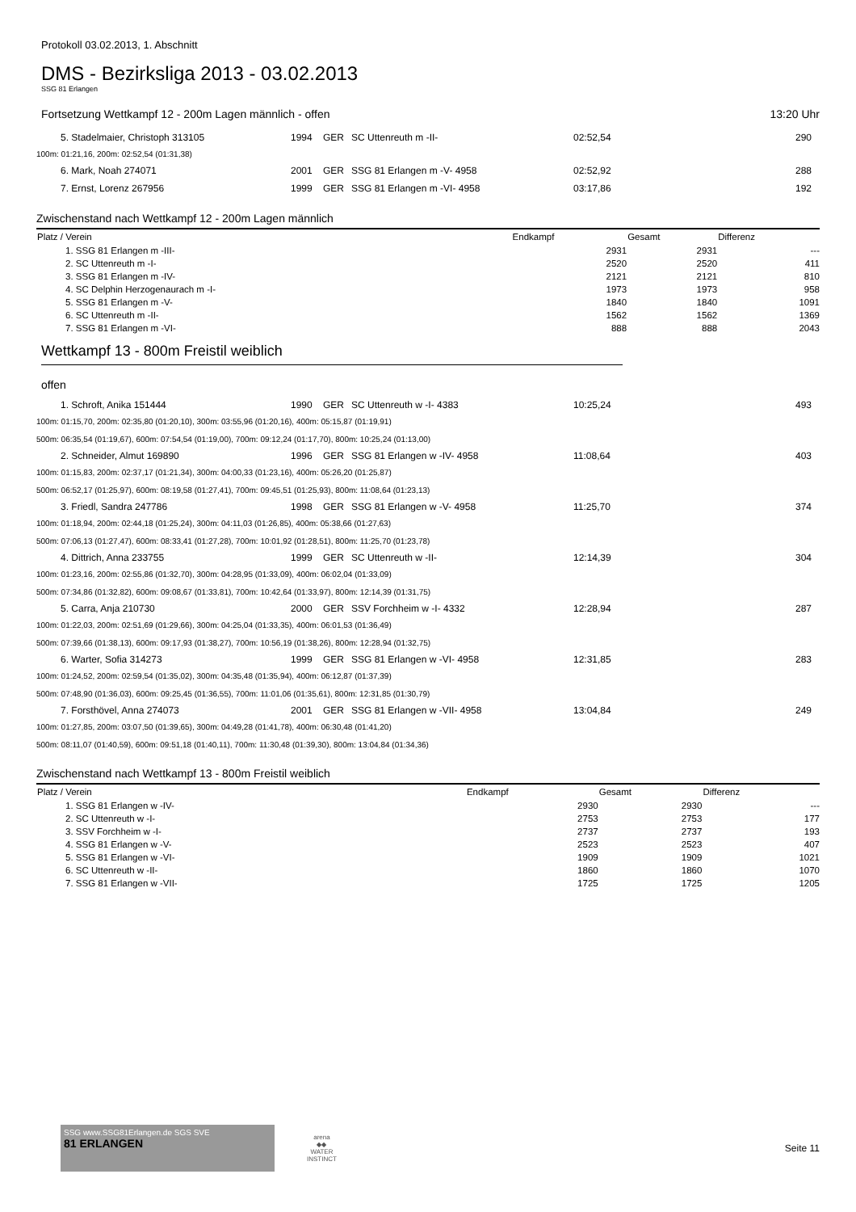Protokoll 03.02.2013, 1. Abschnitt
DMS - Bezirksliga 2013 - 03.02.2013
SSG 81 Erlangen
Fortsetzung Wettkampf 12 - 200m Lagen männlich - offen 13:20 Uhr
| 5. Stadelmaier, Christoph 313105 | 1994 | GER | SC Uttenreuth m -II- | 02:52,54 | 290 |
| 100m: 01:21,16, 200m: 02:52,54 (01:31,38) | | | | | |
| 6. Mark, Noah 274071 | 2001 | GER | SSG 81 Erlangen m -V- 4958 | 02:52,92 | 288 |
| 7. Ernst, Lorenz 267956 | 1999 | GER | SSG 81 Erlangen m -VI- 4958 | 03:17,86 | 192 |
Zwischenstand nach Wettkampf 12 - 200m Lagen männlich
| Platz / Verein | Endkampf | Gesamt | Differenz |
| --- | --- | --- | --- |
| 1. SSG 81 Erlangen m -III- | 2931 | 2931 | --- |
| 2. SC Uttenreuth m -I- | 2520 | 2520 | 411 |
| 3. SSG 81 Erlangen m -IV- | 2121 | 2121 | 810 |
| 4. SC Delphin Herzogenaurach m -I- | 1973 | 1973 | 958 |
| 5. SSG 81 Erlangen m -V- | 1840 | 1840 | 1091 |
| 6. SC Uttenreuth m -II- | 1562 | 1562 | 1369 |
| 7. SSG 81 Erlangen m -VI- | 888 | 888 | 2043 |
Wettkampf 13 - 800m Freistil weiblich
offen
| 1. Schroft, Anika 151444 | 1990 | GER | SC Uttenreuth w -I- 4383 | 10:25,24 | 493 |
| 100m: 01:15,70, 200m: 02:35,80 (01:20,10), 300m: 03:55,96 (01:20,16), 400m: 05:15,87 (01:19,91) 500m: 06:35,54 (01:19,67), 600m: 07:54,54 (01:19,00), 700m: 09:12,24 (01:17,70), 800m: 10:25,24 (01:13,00) | | | | | |
| 2. Schneider, Almut 169890 | 1996 | GER | SSG 81 Erlangen w -IV- 4958 | 11:08,64 | 403 |
| 100m: 01:15,83, 200m: 02:37,17 (01:21,34), 300m: 04:00,33 (01:23,16), 400m: 05:26,20 (01:25,87) 500m: 06:52,17 (01:25,97), 600m: 08:19,58 (01:27,41), 700m: 09:45,51 (01:25,93), 800m: 11:08,64 (01:23,13) | | | | | |
| 3. Friedl, Sandra 247786 | 1998 | GER | SSG 81 Erlangen w -V- 4958 | 11:25,70 | 374 |
| 100m: 01:18,94, 200m: 02:44,18 (01:25,24), 300m: 04:11,03 (01:26,85), 400m: 05:38,66 (01:27,63) 500m: 07:06,13 (01:27,47), 600m: 08:33,41 (01:27,28), 700m: 10:01,92 (01:28,51), 800m: 11:25,70 (01:23,78) | | | | | |
| 4. Dittrich, Anna 233755 | 1999 | GER | SC Uttenreuth w -II- | 12:14,39 | 304 |
| 100m: 01:23,16, 200m: 02:55,86 (01:32,70), 300m: 04:28,95 (01:33,09), 400m: 06:02,04 (01:33,09) 500m: 07:34,86 (01:32,82), 600m: 09:08,67 (01:33,81), 700m: 10:42,64 (01:33,97), 800m: 12:14,39 (01:31,75) | | | | | |
| 5. Carra, Anja 210730 | 2000 | GER | SSV Forchheim w -I- 4332 | 12:28,94 | 287 |
| 100m: 01:22,03, 200m: 02:51,69 (01:29,66), 300m: 04:25,04 (01:33,35), 400m: 06:01,53 (01:36,49) 500m: 07:39,66 (01:38,13), 600m: 09:17,93 (01:38,27), 700m: 10:56,19 (01:38,26), 800m: 12:28,94 (01:32,75) | | | | | |
| 6. Warter, Sofia 314273 | 1999 | GER | SSG 81 Erlangen w -VI- 4958 | 12:31,85 | 283 |
| 100m: 01:24,52, 200m: 02:59,54 (01:35,02), 300m: 04:35,48 (01:35,94), 400m: 06:12,87 (01:37,39) 500m: 07:48,90 (01:36,03), 600m: 09:25,45 (01:36,55), 700m: 11:01,06 (01:35,61), 800m: 12:31,85 (01:30,79) | | | | | |
| 7. Forsthövel, Anna 274073 | 2001 | GER | SSG 81 Erlangen w -VII- 4958 | 13:04,84 | 249 |
| 100m: 01:27,85, 200m: 03:07,50 (01:39,65), 300m: 04:49,28 (01:41,78), 400m: 06:30,48 (01:41,20) 500m: 08:11,07 (01:40,59), 600m: 09:51,18 (01:40,11), 700m: 11:30,48 (01:39,30), 800m: 13:04,84 (01:34,36) | | | | | |
Zwischenstand nach Wettkampf 13 - 800m Freistil weiblich
| Platz / Verein | Endkampf | Gesamt | Differenz |
| --- | --- | --- | --- |
| 1. SSG 81 Erlangen w -IV- | 2930 | 2930 | --- |
| 2. SC Uttenreuth w -I- | 2753 | 2753 | 177 |
| 3. SSV Forchheim w -I- | 2737 | 2737 | 193 |
| 4. SSG 81 Erlangen w -V- | 2523 | 2523 | 407 |
| 5. SSG 81 Erlangen w -VI- | 1909 | 1909 | 1021 |
| 6. SC Uttenreuth w -II- | 1860 | 1860 | 1070 |
| 7. SSG 81 Erlangen w -VII- | 1725 | 1725 | 1205 |
SSG www.SSG81Erlangen.de SGS SVE
81 ERLANGEN
arena
◆◆
WATER
INSTINCT
Seite 11